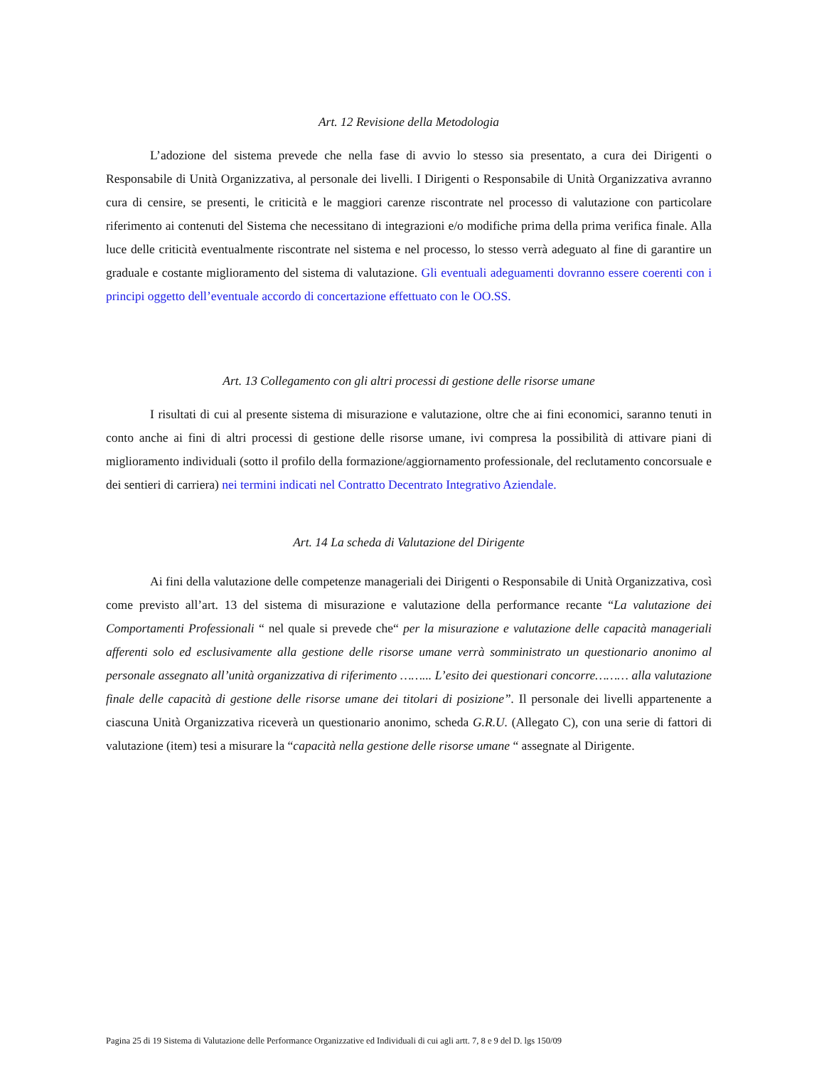Art. 12 Revisione della Metodologia
L’adozione del sistema prevede che nella fase di avvio lo stesso sia presentato, a cura dei Dirigenti o Responsabile di Unità Organizzativa, al personale dei livelli. I Dirigenti o Responsabile di Unità Organizzativa avranno cura di censire, se presenti, le criticità e le maggiori carenze riscontrate nel processo di valutazione con particolare riferimento ai contenuti del Sistema che necessitano di integrazioni e/o modifiche prima della prima verifica finale. Alla luce delle criticità eventualmente riscontrate nel sistema e nel processo, lo stesso verrà adeguato al fine di garantire un graduale e costante miglioramento del sistema di valutazione. Gli eventuali adeguamenti dovranno essere coerenti con i principi oggetto dell’eventuale accordo di concertazione effettuato con le OO.SS.
Art. 13 Collegamento con gli altri processi di gestione delle risorse umane
I risultati di cui al presente sistema di misurazione e valutazione, oltre che ai fini economici, saranno tenuti in conto anche ai fini di altri processi di gestione delle risorse umane, ivi compresa la possibilità di attivare piani di miglioramento individuali (sotto il profilo della formazione/aggiornamento professionale, del reclutamento concorsuale e dei sentieri di carriera) nei termini indicati nel Contratto Decentrato Integrativo Aziendale.
Art. 14 La scheda di Valutazione del Dirigente
Ai fini della valutazione delle competenze manageriali dei Dirigenti o Responsabile di Unità Organizzativa, così come previsto all’art. 13 del sistema di misurazione e valutazione della performance recante “La valutazione dei Comportamenti Professionali “ nel quale si prevede che“ per la misurazione e valutazione delle capacità manageriali afferenti solo ed esclusivamente alla gestione delle risorse umane verrà somministrato un questionario anonimo al personale assegnato all’unità organizzativa di riferimento ……... L’esito dei questionari concorre……… alla valutazione finale delle capacità di gestione delle risorse umane dei titolari di posizione”. Il personale dei livelli appartenente a ciascuna Unità Organizzativa riceverà un questionario anonimo, scheda G.R.U. (Allegato C), con una serie di fattori di valutazione (item) tesi a misurare la “capacità nella gestione delle risorse umane “ assegnate al Dirigente.
Pagina 25 di 19 Sistema di Valutazione delle Performance Organizzative ed Individuali di cui agli artt. 7, 8 e 9 del D. lgs 150/09